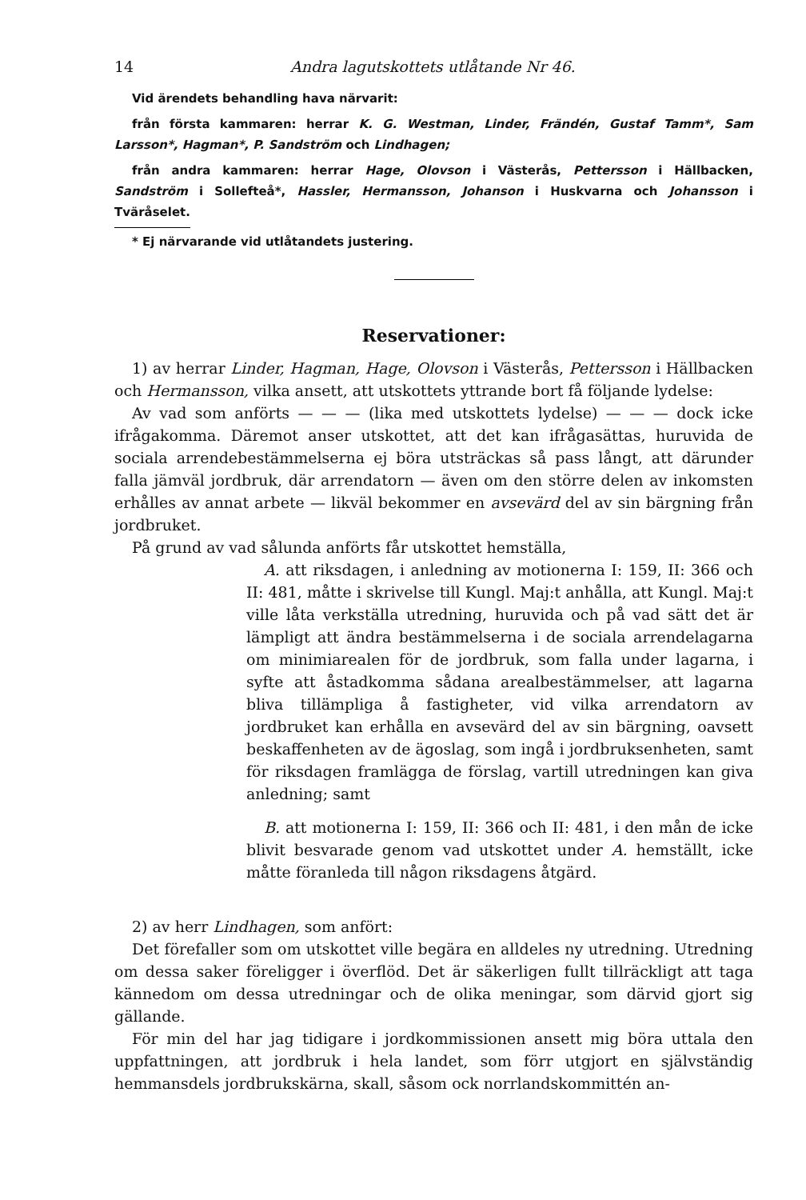14 Andra lagutskottets utlåtande Nr 46.
Vid ärendets behandling hava närvarit:
från första kammaren: herrar K. G. Westman, Linder, Frändén, Gustaf Tamm*, Sam Larsson*, Hagman*, P. Sandström och Lindhagen;
från andra kammaren: herrar Hage, Olovson i Västerås, Pettersson i Hällbacken, Sandström i Sollefteå*, Hassler, Hermansson, Johanson i Huskvarna och Johansson i Tväråselet.
* Ej närvarande vid utlåtandets justering.
Reservationer:
1) av herrar Linder, Hagman, Hage, Olovson i Västerås, Pettersson i Hällbacken och Hermansson, vilka ansett, att utskottets yttrande bort få följande lydelse:
Av vad som anförts — — — (lika med utskottets lydelse) — — — dock icke ifrågakomma. Däremot anser utskottet, att det kan ifrågasättas, huruvida de sociala arrendebestämmelserna ej böra utsträckas så pass långt, att därunder falla jämväl jordbruk, där arrendatorn — även om den större delen av inkomsten erhålles av annat arbete — likväl bekommer en avsevärd del av sin bärgning från jordbruket.
På grund av vad sålunda anförts får utskottet hemställa,
A. att riksdagen, i anledning av motionerna I: 159, II: 366 och II: 481, måtte i skrivelse till Kungl. Maj:t anhålla, att Kungl. Maj:t ville låta verkställa utredning, huruvida och på vad sätt det är lämpligt att ändra bestämmelserna i de sociala arrendelagarna om minimiarealen för de jordbruk, som falla under lagarna, i syfte att åstadkomma sådana arealbestämmelser, att lagarna bliva tillämpliga å fastigheter, vid vilka arrendatorn av jordbruket kan erhålla en avsevärd del av sin bärgning, oavsett beskaffenheten av de ägoslag, som ingå i jordbruksenheten, samt för riksdagen framlägga de förslag, vartill utredningen kan giva anledning; samt
B. att motionerna I: 159, II: 366 och II: 481, i den mån de icke blivit besvarade genom vad utskottet under A. hemställt, icke måtte föranleda till någon riksdagens åtgärd.
2) av herr Lindhagen, som anfört:
Det förefaller som om utskottet ville begära en alldeles ny utredning. Utredning om dessa saker föreligger i överflöd. Det är säkerligen fullt tillräckligt att taga kännedom om dessa utredningar och de olika meningar, som därvid gjort sig gällande.
För min del har jag tidigare i jordkommissionen ansett mig böra uttala den uppfattningen, att jordbruk i hela landet, som förr utgjort en självständig hemmansdels jordbrukskärna, skall, såsom ock norrlandskommittén an-